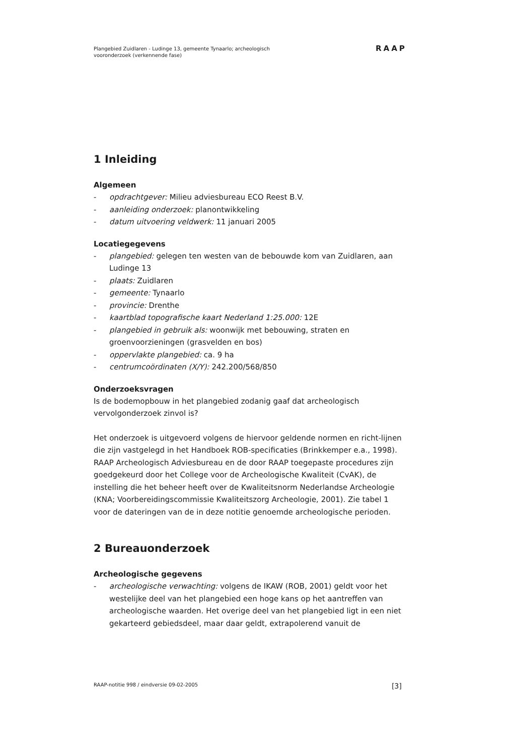Plangebied Zuidlaren - Ludinge 13, gemeente Tynaarlo; archeologisch
vooronderzoek (verkennende fase)
RAAP
1 Inleiding
Algemeen
- opdrachtgever: Milieu adviesbureau ECO Reest B.V.
- aanleiding onderzoek: planontwikkeling
- datum uitvoering veldwerk: 11 januari 2005
Locatiegegevens
- plangebied: gelegen ten westen van de bebouwde kom van Zuidlaren, aan Ludinge 13
- plaats: Zuidlaren
- gemeente: Tynaarlo
- provincie: Drenthe
- kaartblad topografische kaart Nederland 1:25.000: 12E
- plangebied in gebruik als: woonwijk met bebouwing, straten en groenvoorzieningen (grasvelden en bos)
- oppervlakte plangebied: ca. 9 ha
- centrumcoördinaten (X/Y): 242.200/568/850
Onderzoeksvragen
Is de bodemopbouw in het plangebied zodanig gaaf dat archeologisch vervolgonderzoek zinvol is?
Het onderzoek is uitgevoerd volgens de hiervoor geldende normen en richt-lijnen die zijn vastgelegd in het Handboek ROB-specificaties (Brinkkemper e.a., 1998). RAAP Archeologisch Adviesbureau en de door RAAP toegepaste procedures zijn goedgekeurd door het College voor de Archeologische Kwaliteit (CvAK), de instelling die het beheer heeft over de Kwaliteitsnorm Nederlandse Archeologie (KNA; Voorbereidingscommissie Kwaliteitszorg Archeologie, 2001). Zie tabel 1 voor de dateringen van de in deze notitie genoemde archeologische perioden.
2 Bureauonderzoek
Archeologische gegevens
- archeologische verwachting: volgens de IKAW (ROB, 2001) geldt voor het westelijke deel van het plangebied een hoge kans op het aantreffen van archeologische waarden. Het overige deel van het plangebied ligt in een niet gekarteerd gebiedsdeel, maar daar geldt, extrapolerend vanuit de
RAAP-notitie 998 / eindversie 09-02-2005 [3]